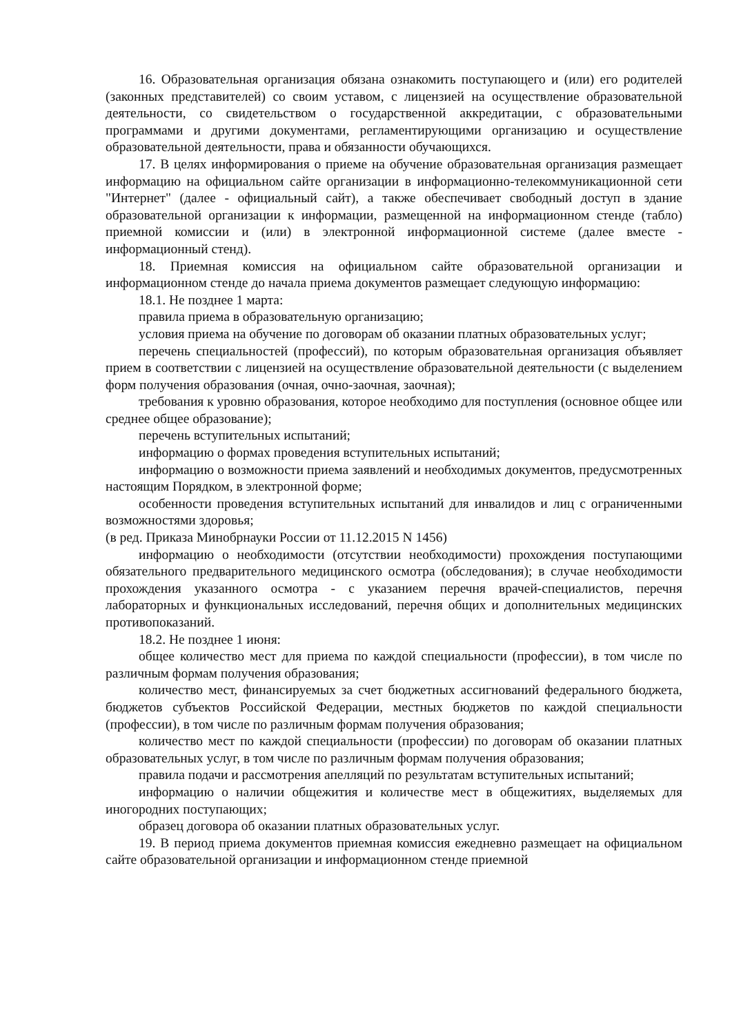16. Образовательная организация обязана ознакомить поступающего и (или) его родителей (законных представителей) со своим уставом, с лицензией на осуществление образовательной деятельности, со свидетельством о государственной аккредитации, с образовательными программами и другими документами, регламентирующими организацию и осуществление образовательной деятельности, права и обязанности обучающихся.
17. В целях информирования о приеме на обучение образовательная организация размещает информацию на официальном сайте организации в информационно-телекоммуникационной сети "Интернет" (далее - официальный сайт), а также обеспечивает свободный доступ в здание образовательной организации к информации, размещенной на информационном стенде (табло) приемной комиссии и (или) в электронной информационной системе (далее вместе - информационный стенд).
18. Приемная комиссия на официальном сайте образовательной организации и информационном стенде до начала приема документов размещает следующую информацию:
18.1. Не позднее 1 марта:
правила приема в образовательную организацию;
условия приема на обучение по договорам об оказании платных образовательных услуг;
перечень специальностей (профессий), по которым образовательная организация объявляет прием в соответствии с лицензией на осуществление образовательной деятельности (с выделением форм получения образования (очная, очно-заочная, заочная);
требования к уровню образования, которое необходимо для поступления (основное общее или среднее общее образование);
перечень вступительных испытаний;
информацию о формах проведения вступительных испытаний;
информацию о возможности приема заявлений и необходимых документов, предусмотренных настоящим Порядком, в электронной форме;
особенности проведения вступительных испытаний для инвалидов и лиц с ограниченными возможностями здоровья;
(в ред. Приказа Минобрнауки России от 11.12.2015 N 1456)
информацию о необходимости (отсутствии необходимости) прохождения поступающими обязательного предварительного медицинского осмотра (обследования); в случае необходимости прохождения указанного осмотра - с указанием перечня врачей-специалистов, перечня лабораторных и функциональных исследований, перечня общих и дополнительных медицинских противопоказаний.
18.2. Не позднее 1 июня:
общее количество мест для приема по каждой специальности (профессии), в том числе по различным формам получения образования;
количество мест, финансируемых за счет бюджетных ассигнований федерального бюджета, бюджетов субъектов Российской Федерации, местных бюджетов по каждой специальности (профессии), в том числе по различным формам получения образования;
количество мест по каждой специальности (профессии) по договорам об оказании платных образовательных услуг, в том числе по различным формам получения образования;
правила подачи и рассмотрения апелляций по результатам вступительных испытаний;
информацию о наличии общежития и количестве мест в общежитиях, выделяемых для иногородних поступающих;
образец договора об оказании платных образовательных услуг.
19. В период приема документов приемная комиссия ежедневно размещает на официальном сайте образовательной организации и информационном стенде приемной